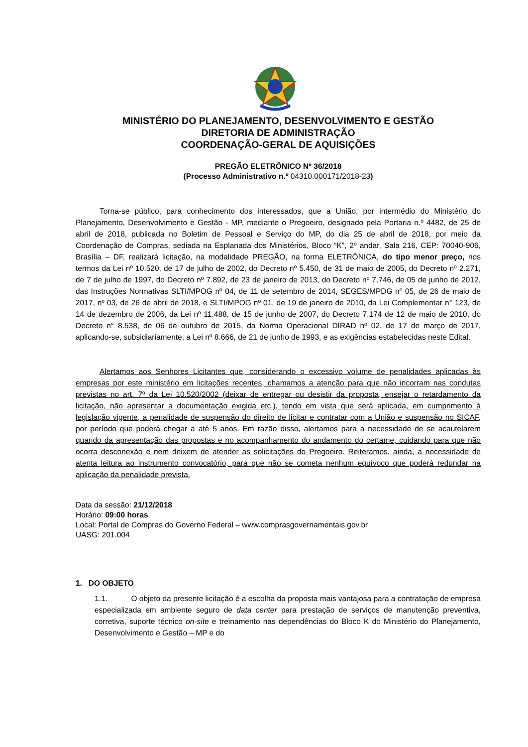MINISTÉRIO DO PLANEJAMENTO, DESENVOLVIMENTO E GESTÃO
DIRETORIA DE ADMINISTRAÇÃO
COORDENAÇÃO-GERAL DE AQUISIÇÕES
PREGÃO ELETRÔNICO Nº 36/2018
(Processo Administrativo n.º 04310.000171/2018-23)
Torna-se público, para conhecimento dos interessados, que a União, por intermédio do Ministério do Planejamento, Desenvolvimento e Gestão - MP, mediante o Pregoeiro, designado pela Portaria n.º 4482, de 25 de abril de 2018, publicada no Boletim de Pessoal e Serviço do MP, do dia 25 de abril de 2018, por meio da Coordenação de Compras, sediada na Esplanada dos Ministérios, Bloco “K”, 2º andar, Sala 216, CEP: 70040-906, Brasília – DF, realizará licitação, na modalidade PREGÃO, na forma ELETRÔNICA, do tipo menor preço, nos termos da Lei nº 10.520, de 17 de julho de 2002, do Decreto nº 5.450, de 31 de maio de 2005, do Decreto nº 2.271, de 7 de julho de 1997, do Decreto nº 7.892, de 23 de janeiro de 2013, do Decreto nº 7.746, de 05 de junho de 2012, das Instruções Normativas SLTI/MPOG nº 04, de 11 de setembro de 2014, SEGES/MPDG nº 05, de 26 de maio de 2017, nº 03, de 26 de abril de 2018, e SLTI/MPOG nº 01, de 19 de janeiro de 2010, da Lei Complementar n° 123, de 14 de dezembro de 2006, da Lei nº 11.488, de 15 de junho de 2007, do Decreto 7.174 de 12 de maio de 2010, do Decreto n° 8.538, de 06 de outubro de 2015, da Norma Operacional DIRAD nº 02, de 17 de março de 2017, aplicando-se, subsidiariamente, a Lei nº 8.666, de 21 de junho de 1993, e as exigências estabelecidas neste Edital.
Alertamos aos Senhores Licitantes que, considerando o excessivo volume de penalidades aplicadas às empresas por este ministério em licitações recentes, chamamos a atenção para que não incorram nas condutas previstas no art. 7º da Lei 10.520/2002 (deixar de entregar ou desistir da proposta, ensejar o retardamento da licitação, não apresentar a documentação exigida etc.), tendo em vista que será aplicada, em cumprimento à legislação vigente, a penalidade de suspensão do direito de licitar e contratar com a União e suspensão no SICAF, por período que poderá chegar a até 5 anos. Em razão disso, alertamos para a necessidade de se acautelarem quando da apresentação das propostas e no acompanhamento do andamento do certame, cuidando para que não ocorra desconexão e nem deixem de atender as solicitações do Pregoeiro. Reiteramos, ainda, a necessidade de atenta leitura ao instrumento convocatório, para que não se cometa nenhum equívoco que poderá redundar na aplicação da penalidade prevista.
Data da sessão: 21/12/2018
Horário: 09:00 horas
Local: Portal de Compras do Governo Federal – www.comprasgovernamentais.gov.br
UASG: 201.004
1. DO OBJETO
1.1. O objeto da presente licitação é a escolha da proposta mais vantajosa para a contratação de empresa especializada em ambiente seguro de data center para prestação de serviços de manutenção preventiva, corretiva, suporte técnico on-site e treinamento nas dependências do Bloco K do Ministério do Planejamento, Desenvolvimento e Gestão – MP e do